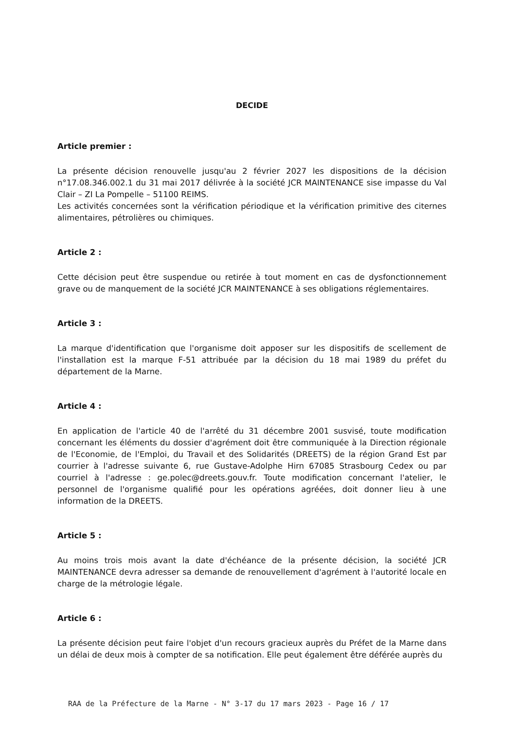DECIDE
Article premier :
La présente décision renouvelle jusqu'au 2 février 2027 les dispositions de la décision n°17.08.346.002.1 du 31 mai 2017 délivrée à la société JCR MAINTENANCE sise impasse du Val Clair – ZI La Pompelle – 51100 REIMS.
Les activités concernées sont la vérification périodique et la vérification primitive des citernes alimentaires, pétrolières ou chimiques.
Article 2 :
Cette décision peut être suspendue ou retirée à tout moment en cas de dysfonctionnement grave ou de manquement de la société JCR MAINTENANCE à ses obligations réglementaires.
Article 3 :
La marque d'identification que l'organisme doit apposer sur les dispositifs de scellement de l'installation est la marque F-51 attribuée par la décision du 18 mai 1989 du préfet du département de la Marne.
Article 4 :
En application de l'article 40 de l'arrêté du 31 décembre 2001 susvisé, toute modification concernant les éléments du dossier d'agrément doit être communiquée à la Direction régionale de l'Economie, de l'Emploi, du Travail et des Solidarités (DREETS) de la région Grand Est par courrier à l'adresse suivante 6, rue Gustave-Adolphe Hirn 67085 Strasbourg Cedex ou par courriel à l'adresse : ge.polec@dreets.gouv.fr. Toute modification concernant l'atelier, le personnel de l'organisme qualifié pour les opérations agréées, doit donner lieu à une information de la DREETS.
Article 5 :
Au moins trois mois avant la date d'échéance de la présente décision, la société JCR MAINTENANCE devra adresser sa demande de renouvellement d'agrément à l'autorité locale en charge de la métrologie légale.
Article 6 :
La présente décision peut faire l'objet d'un recours gracieux auprès du Préfet de la Marne dans un délai de deux mois à compter de sa notification. Elle peut également être déférée auprès du
RAA de la Préfecture de la Marne - N° 3-17 du 17 mars 2023 - Page 16 / 17